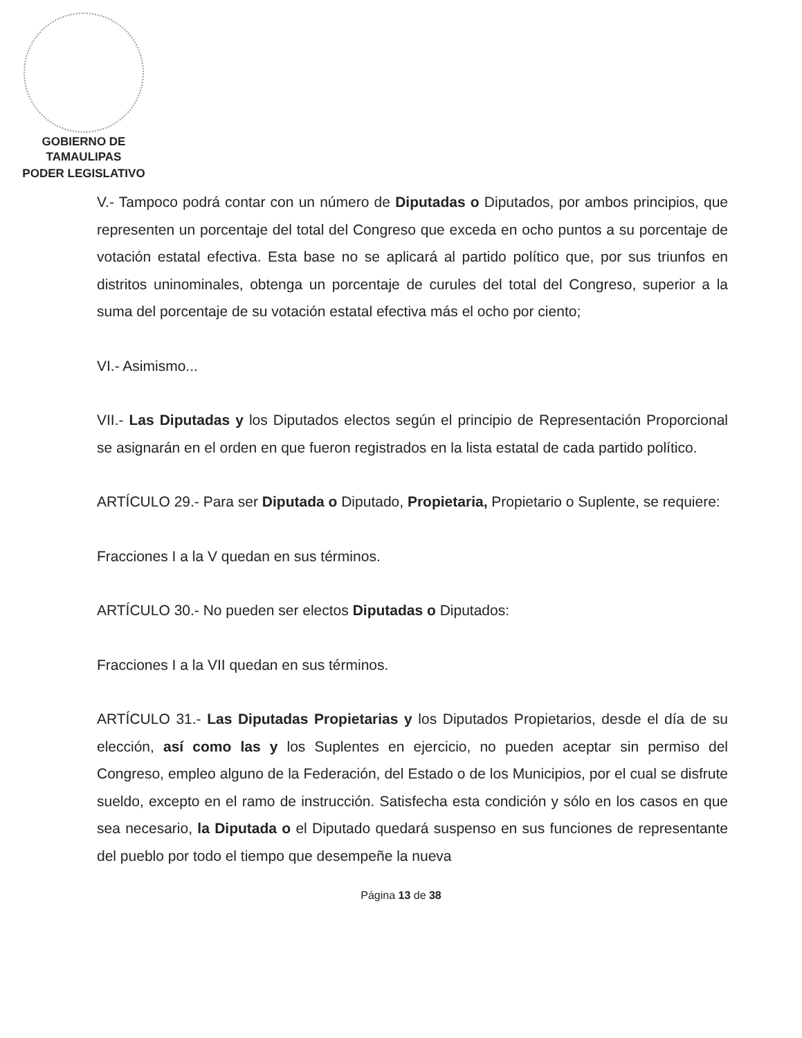GOBIERNO DE TAMAULIPAS
PODER LEGISLATIVO
V.- Tampoco podrá contar con un número de Diputadas o Diputados, por ambos principios, que representen un porcentaje del total del Congreso que exceda en ocho puntos a su porcentaje de votación estatal efectiva. Esta base no se aplicará al partido político que, por sus triunfos en distritos uninominales, obtenga un porcentaje de curules del total del Congreso, superior a la suma del porcentaje de su votación estatal efectiva más el ocho por ciento;
VI.- Asimismo...
VII.- Las Diputadas y los Diputados electos según el principio de Representación Proporcional se asignarán en el orden en que fueron registrados en la lista estatal de cada partido político.
ARTÍCULO 29.- Para ser Diputada o Diputado, Propietaria, Propietario o Suplente, se requiere:
Fracciones I a la V quedan en sus términos.
ARTÍCULO 30.- No pueden ser electos Diputadas o Diputados:
Fracciones I a la VII quedan en sus términos.
ARTÍCULO 31.- Las Diputadas Propietarias y los Diputados Propietarios, desde el día de su elección, así como las y los Suplentes en ejercicio, no pueden aceptar sin permiso del Congreso, empleo alguno de la Federación, del Estado o de los Municipios, por el cual se disfrute sueldo, excepto en el ramo de instrucción. Satisfecha esta condición y sólo en los casos en que sea necesario, la Diputada o el Diputado quedará suspenso en sus funciones de representante del pueblo por todo el tiempo que desempeñe la nueva
Página 13 de 38